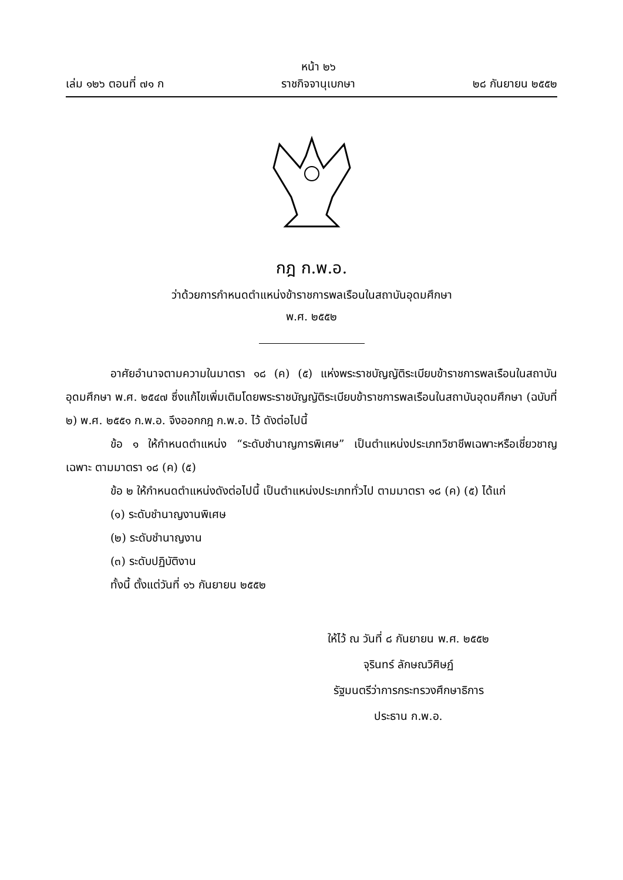เล่ม ๑๒๖ ตอนที่ ๗๑ ก หน้า ๒๖
ราชกิจจานุเบกษา ๒๘ กันยายน ๒๕๕๒
กฎ ก.พ.อ.
ว่าด้วยการกำหนดตำแหน่งข้าราชการพลเรือนในสถาบันอุดมศึกษา
พ.ศ. ๒๕๕๒
อาศัยอำนาจตามความในมาตรา ๑๘ (ค) (๕) แห่งพระราชบัญญัติระเบียบข้าราชการพลเรือนในสถาบันอุดมศึกษา พ.ศ. ๒๕๔๗ ซึ่งแก้ไขเพิ่มเติมโดยพระราชบัญญัติระเบียบข้าราชการพลเรือนในสถาบันอุดมศึกษา (ฉบับที่ ๒) พ.ศ. ๒๕๕๑ ก.พ.อ. จึงออกกฎ ก.พ.อ. ไว้ ดังต่อไปนี้
ข้อ ๑ ให้กำหนดตำแหน่ง “ระดับชำนาญการพิเศษ” เป็นตำแหน่งประเภทวิชาชีพเฉพาะหรือเชี่ยวชาญเฉพาะ ตามมาตรา ๑๘ (ค) (๕)
ข้อ ๒ ให้กำหนดตำแหน่งดังต่อไปนี้ เป็นตำแหน่งประเภททั่วไป ตามมาตรา ๑๘ (ค) (๕) ได้แก่
(๑) ระดับชำนาญงานพิเศษ
(๒) ระดับชำนาญงาน
(๓) ระดับปฏิบัติงาน
ทั้งนี้ ตั้งแต่วันที่ ๑๖ กันยายน ๒๕๕๒
ให้ไว้ ณ วันที่ ๘ กันยายน พ.ศ. ๒๕๕๒
จุรินทร์ ลักษณวิศิษฏ์
รัฐมนตรีว่าการกระทรวงศึกษาธิการ
ประธาน ก.พ.อ.